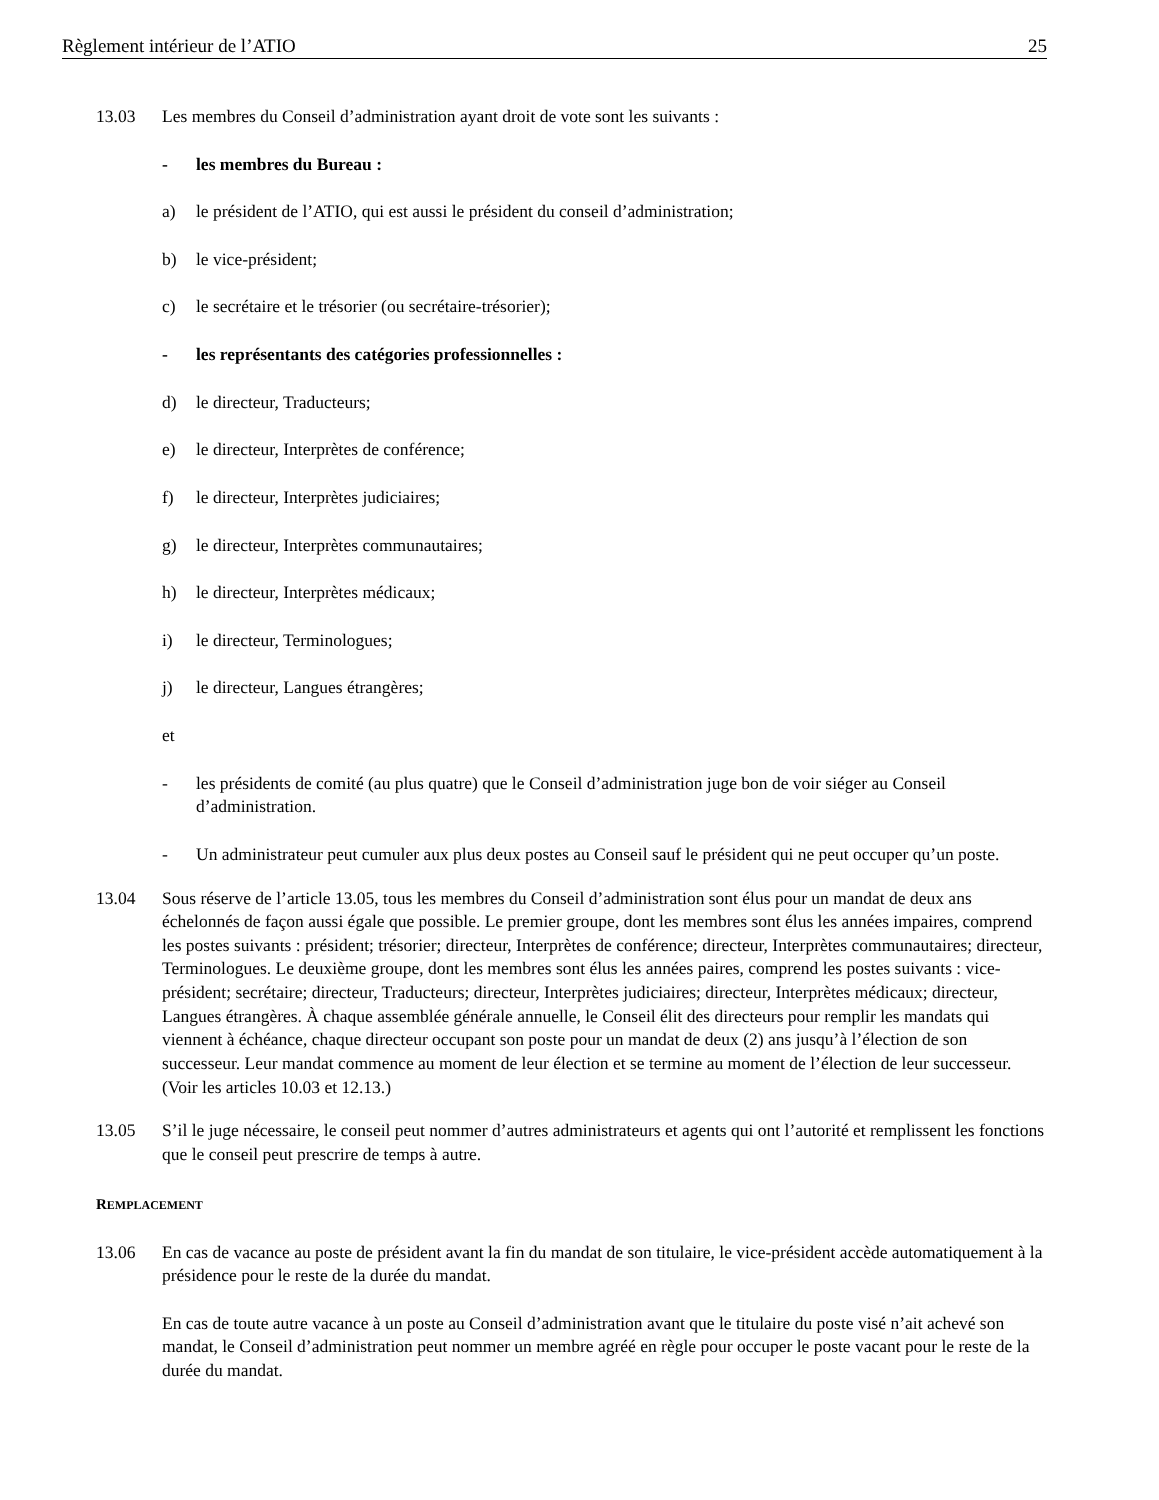Règlement intérieur de l’ATIO 25
13.03 Les membres du Conseil d’administration ayant droit de vote sont les suivants :
- les membres du Bureau :
a) le président de l’ATIO, qui est aussi le président du conseil d’administration;
b) le vice-président;
c) le secrétaire et le trésorier (ou secrétaire-trésorier);
- les représentants des catégories professionnelles :
d) le directeur, Traducteurs;
e) le directeur, Interprètes de conférence;
f) le directeur, Interprètes judiciaires;
g) le directeur, Interprètes communautaires;
h) le directeur, Interprètes médicaux;
i) le directeur, Terminologues;
j) le directeur, Langues étrangères;
et
- les présidents de comité (au plus quatre) que le Conseil d’administration juge bon de voir siéger au Conseil d’administration.
- Un administrateur peut cumuler aux plus deux postes au Conseil sauf le président qui ne peut occuper qu’un poste.
13.04 Sous réserve de l’article 13.05, tous les membres du Conseil d’administration sont élus pour un mandat de deux ans échelonnés de façon aussi égale que possible. Le premier groupe, dont les membres sont élus les années impaires, comprend les postes suivants : président; trésorier; directeur, Interprètes de conférence; directeur, Interprètes communautaires; directeur, Terminologues. Le deuxième groupe, dont les membres sont élus les années paires, comprend les postes suivants : vice-président; secrétaire; directeur, Traducteurs; directeur, Interprètes judiciaires; directeur, Interprètes médicaux; directeur, Langues étrangères. À chaque assemblée générale annuelle, le Conseil élit des directeurs pour remplir les mandats qui viennent à échéance, chaque directeur occupant son poste pour un mandat de deux (2) ans jusqu’à l’élection de son successeur. Leur mandat commence au moment de leur élection et se termine au moment de l’élection de leur successeur. (Voir les articles 10.03 et 12.13.)
13.05 S’il le juge nécessaire, le conseil peut nommer d’autres administrateurs et agents qui ont l’autorité et remplissent les fonctions que le conseil peut prescrire de temps à autre.
REMPLACEMENT
13.06 En cas de vacance au poste de président avant la fin du mandat de son titulaire, le vice-président accède automatiquement à la présidence pour le reste de la durée du mandat.
En cas de toute autre vacance à un poste au Conseil d’administration avant que le titulaire du poste visé n’ait achevé son mandat, le Conseil d’administration peut nommer un membre agréé en règle pour occuper le poste vacant pour le reste de la durée du mandat.